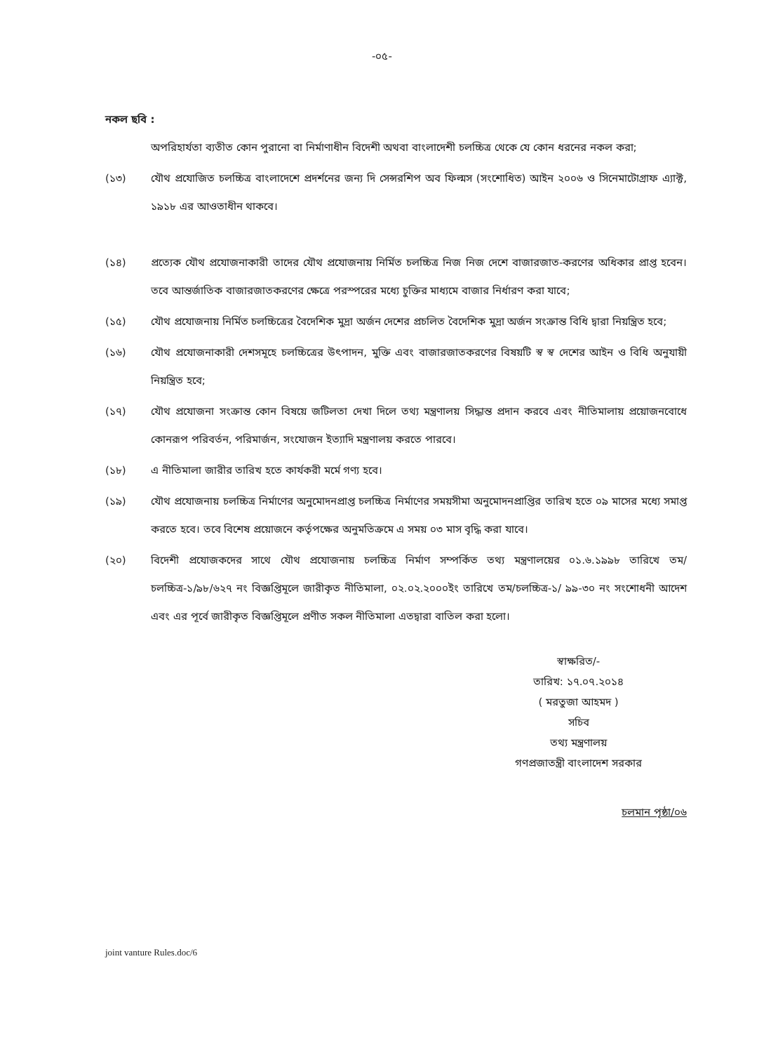-০৫-
নকল ছবি :
অপরিহার্যতা ব্যতীত কোন পুরানো বা নির্মাণাধীন বিদেশী অথবা বাংলাদেশী চলচ্চিত্র থেকে যে কোন ধরনের নকল করা;
(১৩) যৌথ প্রযোজিত চলচ্চিত্র বাংলাদেশে প্রদর্শনের জন্য দি সেন্সরশিপ অব ফিল্মস (সংশোধিত) আইন ২০০৬ ও সিনেমাটোগ্রাফ এ্যাক্ট, ১৯১৮ এর আওতাধীন থাকবে।
(১৪) প্রত্যেক যৌথ প্রযোজনাকারী তাদের যৌথ প্রযোজনায় নির্মিত চলচ্চিত্র নিজ নিজ দেশে বাজারজাত-করণের অধিকার প্রাপ্ত হবেন। তবে আন্তর্জাতিক বাজারজাতকরণের ক্ষেত্রে পরস্পরের মধ্যে চুক্তির মাধ্যমে বাজার নির্ধারণ করা যাবে;
(১৫) যৌথ প্রযোজনায় নির্মিত চলচ্চিত্রের বৈদেশিক মুদ্রা অর্জন দেশের প্রচলিত বৈদেশিক মুদ্রা অর্জন সংক্রান্ত বিধি দ্বারা নিয়ন্ত্রিত হবে;
(১৬) যৌথ প্রযোজনাকারী দেশসমূহে চলচ্চিত্রের উৎপাদন, মুক্তি এবং বাজারজাতকরণের বিষয়টি স্ব স্ব দেশের আইন ও বিধি অনুযায়ী নিয়ন্ত্রিত হবে;
(১৭) যৌথ প্রযোজনা সংক্রান্ত কোন বিষয়ে জটিলতা দেখা দিলে তথ্য মন্ত্রণালয় সিদ্ধান্ত প্রদান করবে এবং নীতিমালায় প্রয়োজনবোধে কোনরূপ পরিবর্তন, পরিমার্জন, সংযোজন ইত্যাদি মন্ত্রণালয় করতে পারবে।
(১৮) এ নীতিমালা জারীর তারিখ হতে কার্যকরী মর্মে গণ্য হবে।
(১৯) যৌথ প্রযোজনায় চলচ্চিত্র নির্মাণের অনুমোদনপ্রাপ্ত চলচ্চিত্র নির্মাণের সময়সীমা অনুমোদনপ্রাপ্তির তারিখ হতে ০৯ মাসের মধ্যে সমাপ্ত করতে হবে। তবে বিশেষ প্রয়োজনে কর্তৃপক্ষের অনুমতিক্রমে এ সময় ০৩ মাস বৃদ্ধি করা যাবে।
(২০) বিদেশী প্রযোজকদের সাথে যৌথ প্রযোজনায় চলচ্চিত্র নির্মাণ সম্পর্কিত তথ্য মন্ত্রণালয়ের ০১.৬.১৯৯৮ তারিখে তম/চলচ্চিত্র-১/৯৮/৬২৭ নং বিজ্ঞপ্তিমূলে জারীকৃত নীতিমালা, ০২.০২.২০০০ইং তারিখে তম/চলচ্চিত্র-১/ ৯৯-৩০ নং সংশোধনী আদেশ এবং এর পূর্বে জারীকৃত বিজ্ঞপ্তিমূলে প্রণীত সকল নীতিমালা এতদ্বারা বাতিল করা হলো।
স্বাক্ষরিত/-
তারিখ: ১৭.০৭.২০১৪
( মরতুজা আহমদ )
সচিব
তথ্য মন্ত্রণালয়
গণপ্রজাতন্ত্রী বাংলাদেশ সরকার
চলমান পৃষ্ঠা/০৬
joint vanture Rules.doc/6